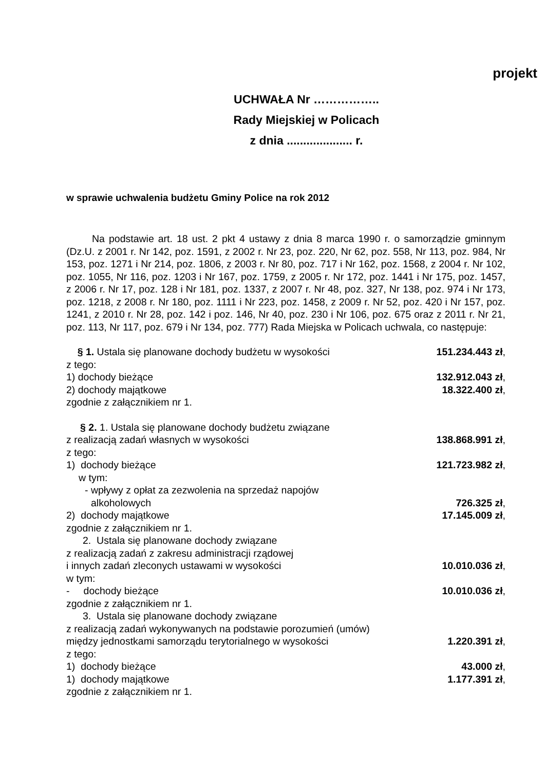projekt
UCHWAŁA Nr ……………..
Rady Miejskiej w Policach
z dnia .................... r.
w sprawie uchwalenia budżetu Gminy Police na rok 2012
Na podstawie art. 18 ust. 2 pkt 4 ustawy z dnia 8 marca 1990 r. o samorządzie gminnym (Dz.U. z 2001 r. Nr 142, poz. 1591, z 2002 r. Nr 23, poz. 220, Nr 62, poz. 558, Nr 113, poz. 984, Nr 153, poz. 1271 i Nr 214, poz. 1806, z 2003 r. Nr 80, poz. 717 i Nr 162, poz. 1568, z 2004 r. Nr 102, poz. 1055, Nr 116, poz. 1203 i Nr 167, poz. 1759, z 2005 r. Nr 172, poz. 1441 i Nr 175, poz. 1457, z 2006 r. Nr 17, poz. 128 i Nr 181, poz. 1337, z 2007 r. Nr 48, poz. 327, Nr 138, poz. 974 i Nr 173, poz. 1218, z 2008 r. Nr 180, poz. 1111 i Nr 223, poz. 1458, z 2009 r. Nr 52, poz. 420 i Nr 157, poz. 1241, z 2010 r. Nr 28, poz. 142 i poz. 146, Nr 40, poz. 230 i Nr 106, poz. 675 oraz z 2011 r. Nr 21, poz. 113, Nr 117, poz. 679 i Nr 134, poz. 777) Rada Miejska w Policach uchwala, co następuje:
§ 1. Ustala się planowane dochody budżetu w wysokości 151.234.443 zł,
z tego:
1) dochody bieżące 132.912.043 zł,
2) dochody majątkowe 18.322.400 zł,
zgodnie z załącznikiem nr 1.
§ 2. 1. Ustala się planowane dochody budżetu związane
z realizacją zadań własnych w wysokości 138.868.991 zł,
z tego:
1) dochody bieżące 121.723.982 zł,
w tym:
- wpływy z opłat za zezwolenia na sprzedaż napojów
alkoholowych 726.325 zł,
2) dochody majątkowe 17.145.009 zł,
zgodnie z załącznikiem nr 1.
2. Ustala się planowane dochody związane
z realizacją zadań z zakresu administracji rządowej
i innych zadań zleconych ustawami w wysokości 10.010.036 zł,
w tym:
- dochody bieżące 10.010.036 zł,
zgodnie z załącznikiem nr 1.
3. Ustala się planowane dochody związane
z realizacją zadań wykonywanych na podstawie porozumień (umów)
między jednostkami samorządu terytorialnego w wysokości 1.220.391 zł,
z tego:
1) dochody bieżące 43.000 zł,
1) dochody majątkowe 1.177.391 zł,
zgodnie z załącznikiem nr 1.